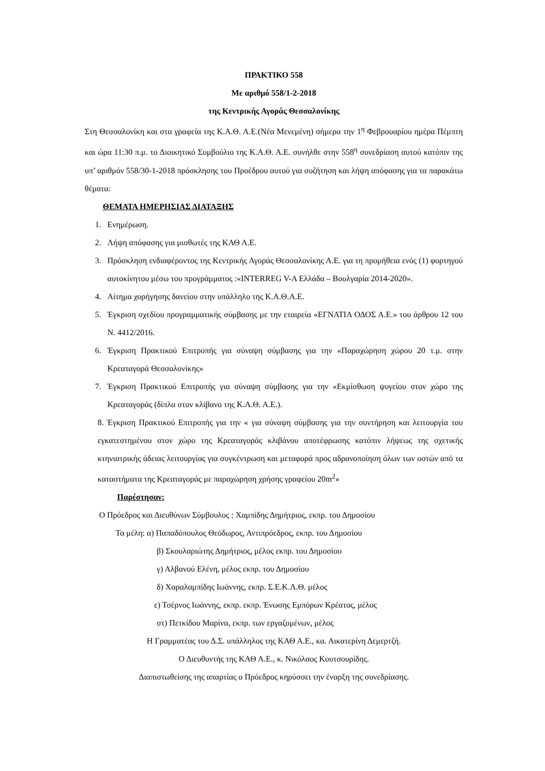ΠΡΑΚΤΙΚΟ 558
Με αριθμό 558/1-2-2018
της Κεντρικής Αγοράς Θεσσαλονίκης
Στη Θεσσαλονίκη και στα γραφεία της Κ.Α.Θ. Α.Ε.(Νέα Μενεμένη) σήμερα την 1<sup>η</sup> Φεβρουαρίου ημέρα Πέμπτη και ώρα 11:30 π.μ. το Διοικητικό Συμβούλιο της Κ.Α.Θ. Α.Ε. συνήλθε στην 558<sup>η</sup> συνεδρίαση αυτού κατόπιν της υπ’ αριθμόν 558/30-1-2018 πρόσκλησης του Προέδρου αυτού για συζήτηση και λήψη απόφασης για τα παρακάτω θέματα:
ΘΕΜΑΤΑ ΗΜΕΡΗΣΙΑΣ ΔΙΑΤΑΞΗΣ
1. Ενημέρωση.
2. Λήψη απόφασης για μισθωτές της ΚΑΘ Α.Ε.
3. Πρόσκληση ενδιαφέροντος της Κεντρικής Αγοράς Θεσσαλονίκης Α.Ε. για τη προμήθεια ενός (1) φορτηγού αυτοκίνητου μέσω του προγράμματος :«INTERREG V-A Ελλάδα – Βουλγαρία 2014-2020».
4. Αίτημα χορήγησης δανείου στην υπάλληλο της Κ.Α.Θ.Α.Ε.
5. Έγκριση σχεδίου προγραμματικής σύμβασης με την εταιρεία «ΕΓΝΑΤΙΑ ΟΔΟΣ Α.Ε.» του άρθρου 12 του Ν. 4412/2016.
6. Έγκριση Πρακτικού Επιτροπής για σύναψη σύμβασης για την «Παραχώρηση χώρου 20 τ.μ. στην Κρεαταγορά Θεσσαλονίκης»
7. Έγκριση Πρακτικού Επιτροπής για σύναψη σύμβασης για την «Εκμίσθωση ψυγείου στον χώρο της Κρεαταγοράς (δίπλα στον κλίβανο της Κ.Α.Θ. Α.Ε.).
8. Έγκριση Πρακτικού Επιτροπής για την « για σύναψη σύμβασης για την συντήρηση και λειτουργία του εγκατεστημένου στον χώρο της Κρεαταγοράς κλιβάνου αποτέφρωσης κατόπιν λήψεως της σχετικής κτηνιατρικής άδειας λειτουργίας για συγκέντρωση και μεταφορά προς αδρανοποίηση όλων των οστών από τα καταστήματα της Κρεαταγοράς με παραχώρηση χρήσης γραφείου 20m<sup>2</sup>»
Παρέστησαν:
Ο Πρόεδρος και Διευθύνων Σύμβουλος : Χαμπίδης Δημήτριος, εκπρ. του Δημοσίου
Τα μέλη: α) Παπαδόπουλος Θεόδωρος, Αντιπρόεδρος, εκπρ. του Δημοσίου
β) Σκουλαριώτης Δημήτριος, μέλος εκπρ. του Δημοσίου
γ) Αλβανού Ελένη, μέλος εκπρ. του Δημοσίου
δ) Χαραλαμπίδης Ιωάννης, εκπρ. Σ.Ε.Κ.Λ.Θ. μέλος
ε) Τσέρνος Ιωάννης, εκπρ. εκπρ. Ένωσης Εμπόρων Κρέατος, μέλος
στ) Πετκίδου Μαρίνα, εκπρ. των εργαζομένων, μέλος
Η Γραμματέας του Δ.Σ. υπάλληλος της ΚΑΘ Α.Ε., κα. Αικατερίνη Δεμερτζή.
Ο Διευθυντής της ΚΑΘ Α.Ε., κ. Νικόλαος Κουτσουρίδης.
Διαπιστωθείσης της απαρτίας ο Πρόεδρος κηρύσσει την έναρξη της συνεδρίασης.